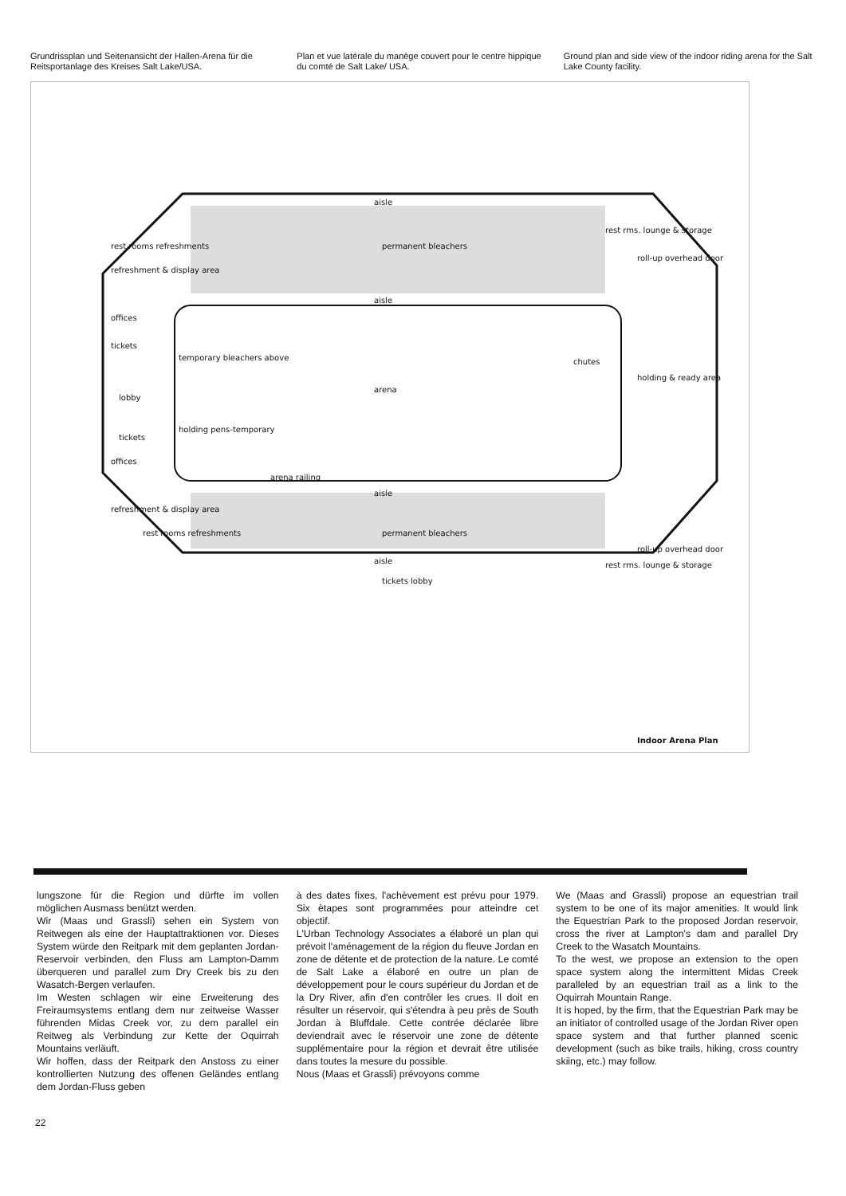Grundrissplan und Seitenansicht der Hallen-Arena für die Reitsportanlage des Kreises Salt Lake/USA.
Plan et vue latérale du manège couvert pour le centre hippique du comté de Salt Lake/ USA.
Ground plan and side view of the indoor riding arena for the Salt Lake County facility.
aisle
permanent bleachers
aisle
arena
offices
tickets
lobby
tickets
offices
temporary bleachers above
holding pens-temporary
arena railing
aisle
permanent bleachers
aisle
tickets lobby
rest rooms refreshments
refreshment & display area
refreshment & display area
rest rooms refreshments
rest rms. lounge & storage
roll-up overhead door
chutes
holding & ready area
roll-up overhead door
rest rms. lounge & storage
Indoor Arena Plan
lungszone für die Region und dürfte im vollen möglichen Ausmass benützt werden.
Wir (Maas und Grassli) sehen ein System von Reitwegen als eine der Hauptattraktionen vor. Dieses System würde den Reitpark mit dem geplanten Jordan-Reservoir verbinden, den Fluss am Lampton-Damm überqueren und parallel zum Dry Creek bis zu den Wasatch-Bergen verlaufen.
Im Westen schlagen wir eine Erweiterung des Freiraumsystems entlang dem nur zeitweise Wasser führenden Midas Creek vor, zu dem parallel ein Reitweg als Verbindung zur Kette der Oquirrah Mountains verläuft.
Wir hoffen, dass der Reitpark den Anstoss zu einer kontrollierten Nutzung des offenen Geländes entlang dem Jordan-Fluss geben
à des dates fixes, l'achèvement est prévu pour 1979. Six ètapes sont programmées pour atteindre cet objectif.
L'Urban Technology Associates a élaboré un plan qui prévoit l'aménagement de la région du fleuve Jordan en zone de détente et de protection de la nature. Le comté de Salt Lake a élaboré en outre un plan de développement pour le cours supérieur du Jordan et de la Dry River, afin d'en contrôler les crues. Il doit en résulter un réservoir, qui s'étendra à peu près de South Jordan à Bluffdale. Cette contrée déclarée libre deviendrait avec le réservoir une zone de détente supplémentaire pour la région et devrait être utilisée dans toutes la mesure du possible.
Nous (Maas et Grassli) prévoyons comme
We (Maas and Grassli) propose an equestrian trail system to be one of its major amenities. It would link the Equestrian Park to the proposed Jordan reservoir, cross the river at Lampton's dam and parallel Dry Creek to the Wasatch Mountains.
To the west, we propose an extension to the open space system along the intermittent Midas Creek paralleled by an equestrian trail as a link to the Oquirrah Mountain Range.
It is hoped, by the firm, that the Equestrian Park may be an initiator of controlled usage of the Jordan River open space system and that further planned scenic development (such as bike trails, hiking, cross country skiing, etc.) may follow.
22